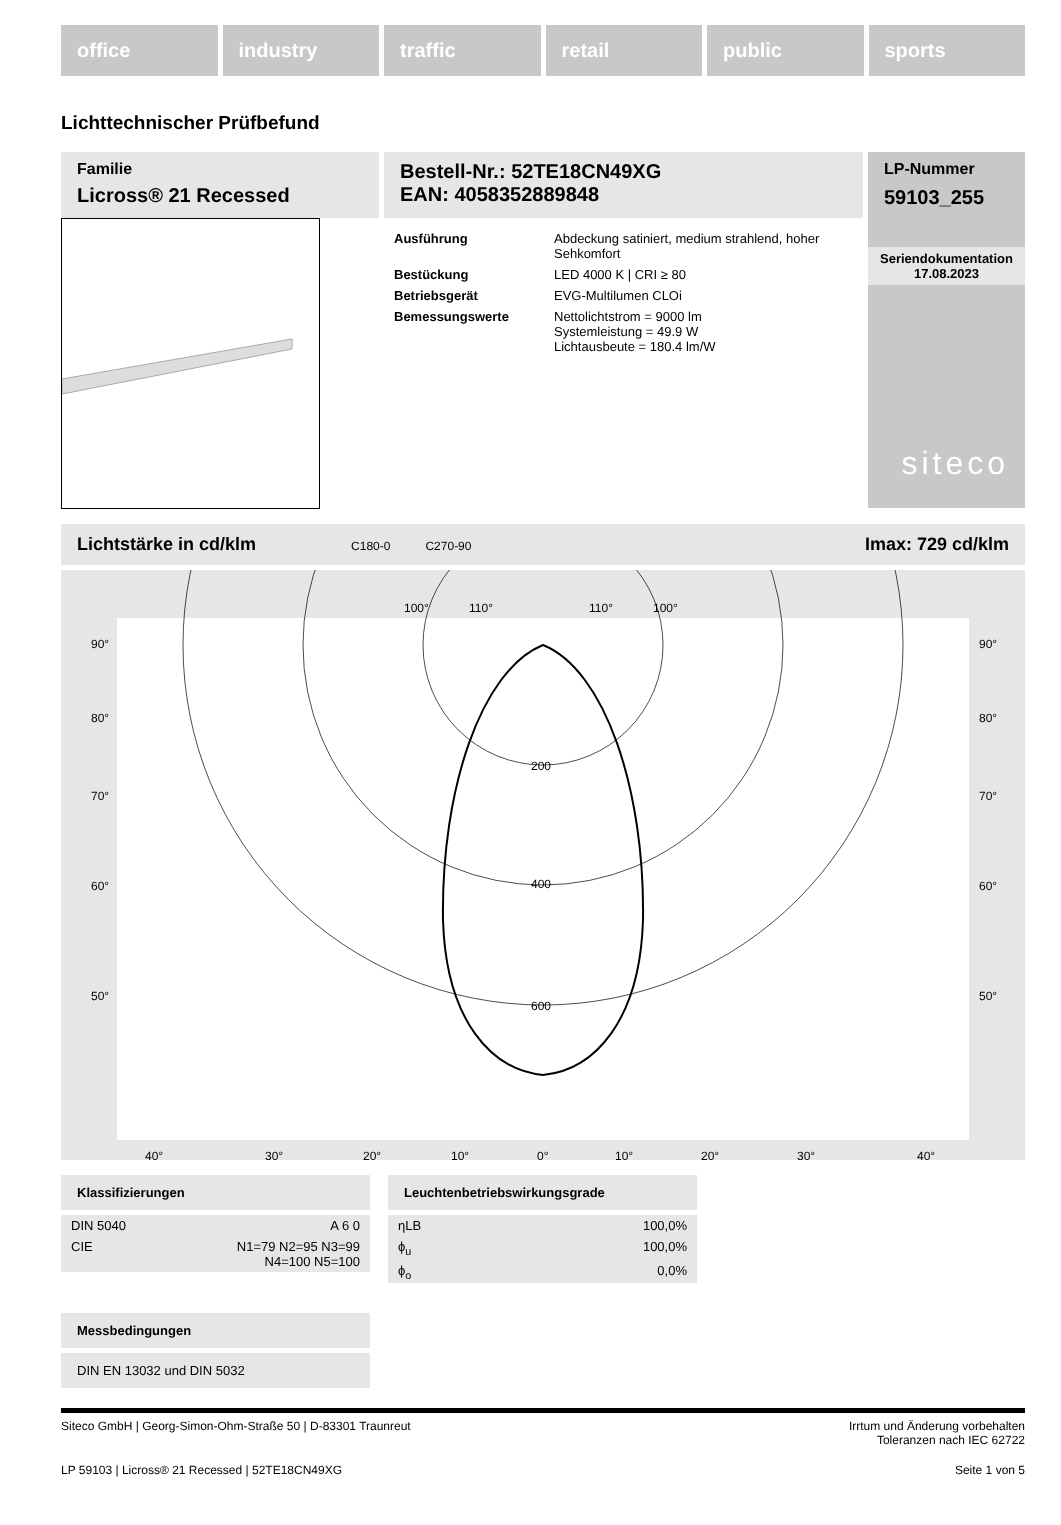office industry traffic retail public sports
Lichttechnischer Prüfbefund
Familie
Licross® 21 Recessed
Bestell-Nr.: 52TE18CN49XG
EAN: 4058352889848
| Ausführung | Abdeckung satiniert, medium strahlend, hoher Sehkomfort |
| Bestückung | LED 4000 K / CRI ≥ 80 |
| Betriebsgerät | EVG-Multilumen CLOi |
| Bemessungswerte | Nettolichtstrom = 9000 lm Systemleistung = 49.9 W Lichtausbeute = 180.4 lm/W |
LP-Nummer
59103_255
Seriendokumentation
17.08.2023
siteco
Lichtstärke in cd/klm C180-0 C270-90 Imax: 729 cd/klm
100°
110°
110°
100°
90°
80°
70°
60°
50°
90°
80°
70°
60°
50°
200
400
600
40°
30°
20°
10°
0°
10°
20°
30°
40°
Klassifizierungen
| DIN 5040 | A 6 0 |
| CIE | N1=79 N2=95 N3=99 N4=100 N5=100 |
Leuchtenbetriebswirkungsgrade
| ηLB | 100,0% |
| ϕ<sub>u</sub> | 100,0% |
| ϕ<sub>o</sub> | 0,0% |
Messbedingungen
DIN EN 13032 und DIN 5032
Siteco GmbH | Georg-Simon-Ohm-Straße 50 | D-83301 Traunreut Irrtum und Änderung vorbehalten
Toleranzen nach IEC 62722
LP 59103 | Licross® 21 Recessed | 52TE18CN49XG Seite 1 von 5